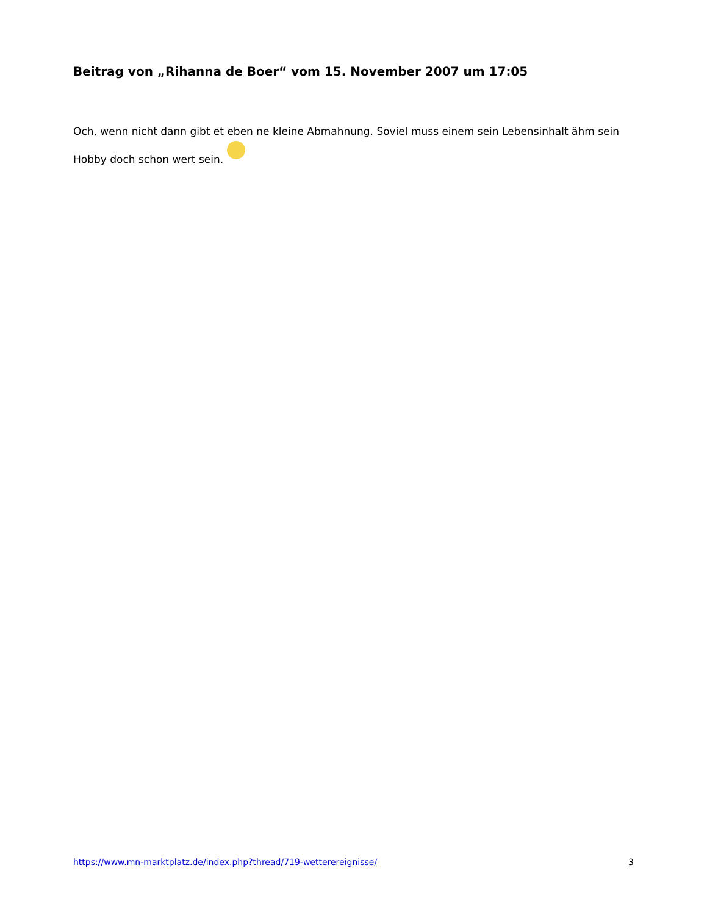Beitrag von „Rihanna de Boer“ vom 15. November 2007 um 17:05
Och, wenn nicht dann gibt et eben ne kleine Abmahnung. Soviel muss einem sein Lebensinhalt ähm sein Hobby doch schon wert sein.
https://www.mn-marktplatz.de/index.php?thread/719-wetterereignisse/ 3